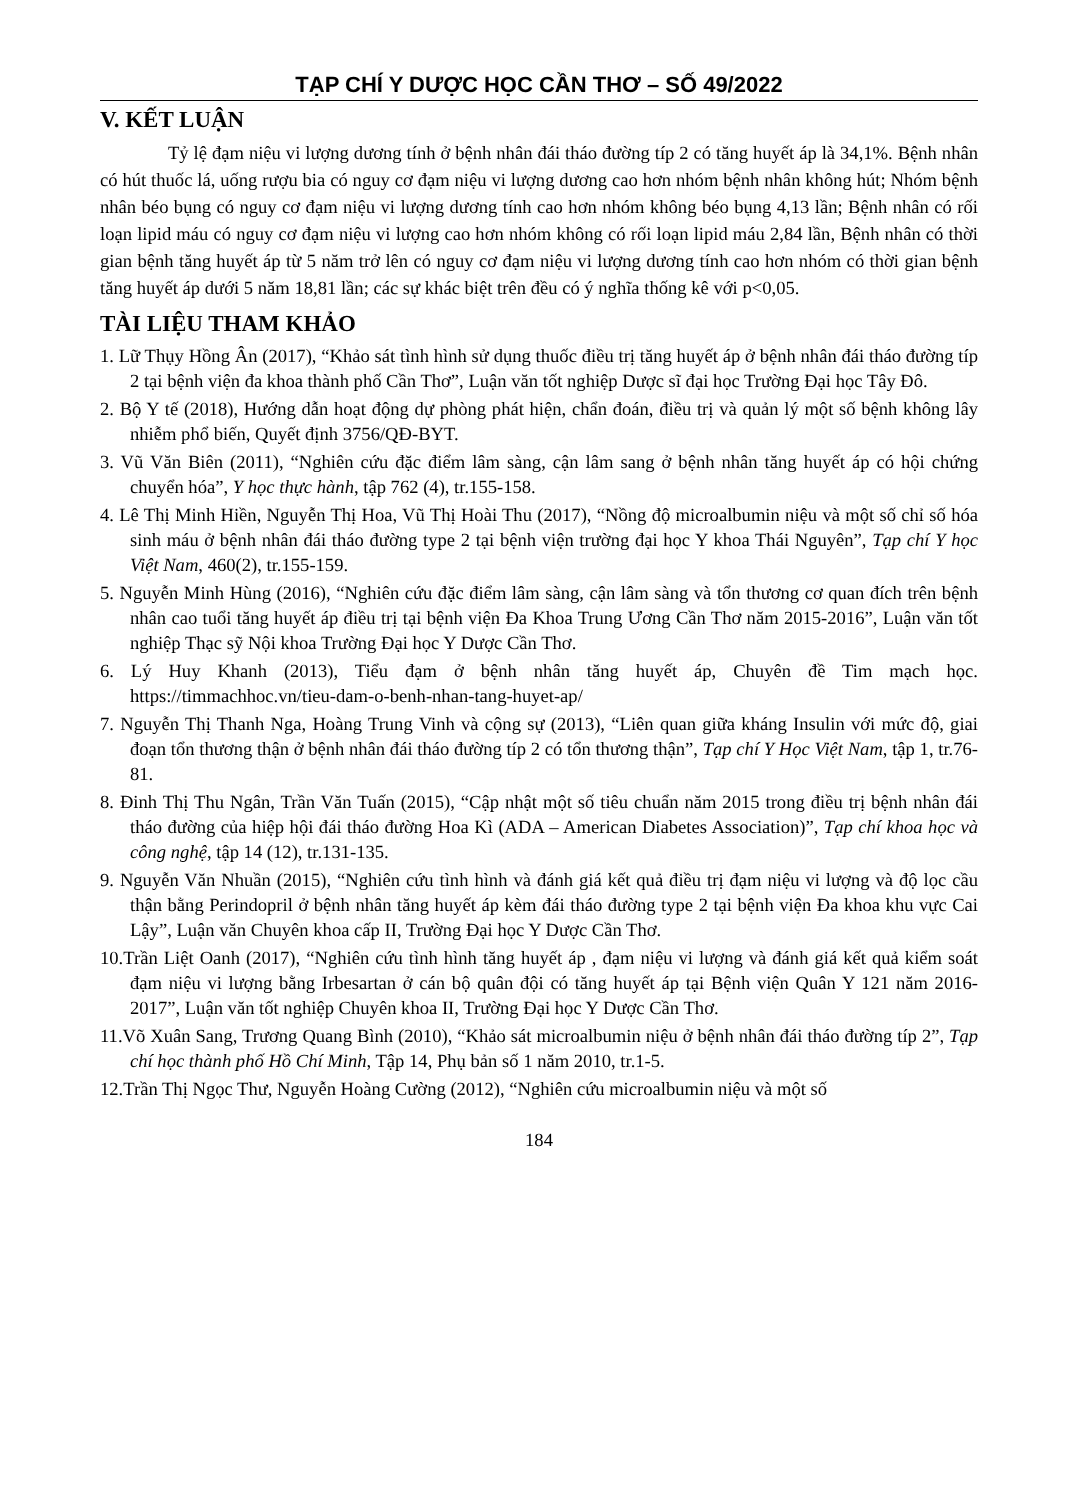TẠP CHÍ Y DƯỢC HỌC CẦN THƠ – SỐ 49/2022
V. KẾT LUẬN
Tỷ lệ đạm niệu vi lượng dương tính ở bệnh nhân đái tháo đường típ 2 có tăng huyết áp là 34,1%. Bệnh nhân có hút thuốc lá, uống rượu bia có nguy cơ đạm niệu vi lượng dương cao hơn nhóm bệnh nhân không hút; Nhóm bệnh nhân béo bụng có nguy cơ đạm niệu vi lượng dương tính cao hơn nhóm không béo bụng 4,13 lần; Bệnh nhân có rối loạn lipid máu có nguy cơ đạm niệu vi lượng cao hơn nhóm không có rối loạn lipid máu 2,84 lần, Bệnh nhân có thời gian bệnh tăng huyết áp từ 5 năm trở lên có nguy cơ đạm niệu vi lượng dương tính cao hơn nhóm có thời gian bệnh tăng huyết áp dưới 5 năm 18,81 lần; các sự khác biệt trên đều có ý nghĩa thống kê với p<0,05.
TÀI LIỆU THAM KHẢO
1. Lữ Thụy Hồng Ân (2017), “Khảo sát tình hình sử dụng thuốc điều trị tăng huyết áp ở bệnh nhân đái tháo đường típ 2 tại bệnh viện đa khoa thành phố Cần Thơ”, Luận văn tốt nghiệp Dược sĩ đại học Trường Đại học Tây Đô.
2. Bộ Y tế (2018), Hướng dẫn hoạt động dự phòng phát hiện, chẩn đoán, điều trị và quản lý một số bệnh không lây nhiễm phổ biến, Quyết định 3756/QĐ-BYT.
3. Vũ Văn Biên (2011), “Nghiên cứu đặc điểm lâm sàng, cận lâm sang ở bệnh nhân tăng huyết áp có hội chứng chuyển hóa”, Y học thực hành, tập 762 (4), tr.155-158.
4. Lê Thị Minh Hiền, Nguyễn Thị Hoa, Vũ Thị Hoài Thu (2017), “Nồng độ microalbumin niệu và một số chỉ số hóa sinh máu ở bệnh nhân đái tháo đường type 2 tại bệnh viện trường đại học Y khoa Thái Nguyên”, Tạp chí Y học Việt Nam, 460(2), tr.155-159.
5. Nguyễn Minh Hùng (2016), “Nghiên cứu đặc điểm lâm sàng, cận lâm sàng và tổn thương cơ quan đích trên bệnh nhân cao tuổi tăng huyết áp điều trị tại bệnh viện Đa Khoa Trung Ương Cần Thơ năm 2015-2016”, Luận văn tốt nghiệp Thạc sỹ Nội khoa Trường Đại học Y Dược Cần Thơ.
6. Lý Huy Khanh (2013), Tiểu đạm ở bệnh nhân tăng huyết áp, Chuyên đề Tim mạch học. https://timmachhoc.vn/tieu-dam-o-benh-nhan-tang-huyet-ap/
7. Nguyễn Thị Thanh Nga, Hoàng Trung Vinh và cộng sự (2013), “Liên quan giữa kháng Insulin với mức độ, giai đoạn tổn thương thận ở bệnh nhân đái tháo đường típ 2 có tổn thương thận”, Tạp chí Y Học Việt Nam, tập 1, tr.76-81.
8. Đinh Thị Thu Ngân, Trần Văn Tuấn (2015), “Cập nhật một số tiêu chuẩn năm 2015 trong điều trị bệnh nhân đái tháo đường của hiệp hội đái tháo đường Hoa Kì (ADA – American Diabetes Association)”, Tạp chí khoa học và công nghệ, tập 14 (12), tr.131-135.
9. Nguyễn Văn Nhuần (2015), “Nghiên cứu tình hình và đánh giá kết quả điều trị đạm niệu vi lượng và độ lọc cầu thận bằng Perindopril ở bệnh nhân tăng huyết áp kèm đái tháo đường type 2 tại bệnh viện Đa khoa khu vực Cai Lậy”, Luận văn Chuyên khoa cấp II, Trường Đại học Y Dược Cần Thơ.
10.Trần Liệt Oanh (2017), “Nghiên cứu tình hình tăng huyết áp , đạm niệu vi lượng và đánh giá kết quả kiểm soát đạm niệu vi lượng bằng Irbesartan ở cán bộ quân đội có tăng huyết áp tại Bệnh viện Quân Y 121 năm 2016-2017”, Luận văn tốt nghiệp Chuyên khoa II, Trường Đại học Y Dược Cần Thơ.
11.Võ Xuân Sang, Trương Quang Bình (2010), “Khảo sát microalbumin niệu ở bệnh nhân đái tháo đường típ 2”, Tạp chí học thành phố Hồ Chí Minh, Tập 14, Phụ bản số 1 năm 2010, tr.1-5.
12.Trần Thị Ngọc Thư, Nguyễn Hoàng Cường (2012), “Nghiên cứu microalbumin niệu và một số
184